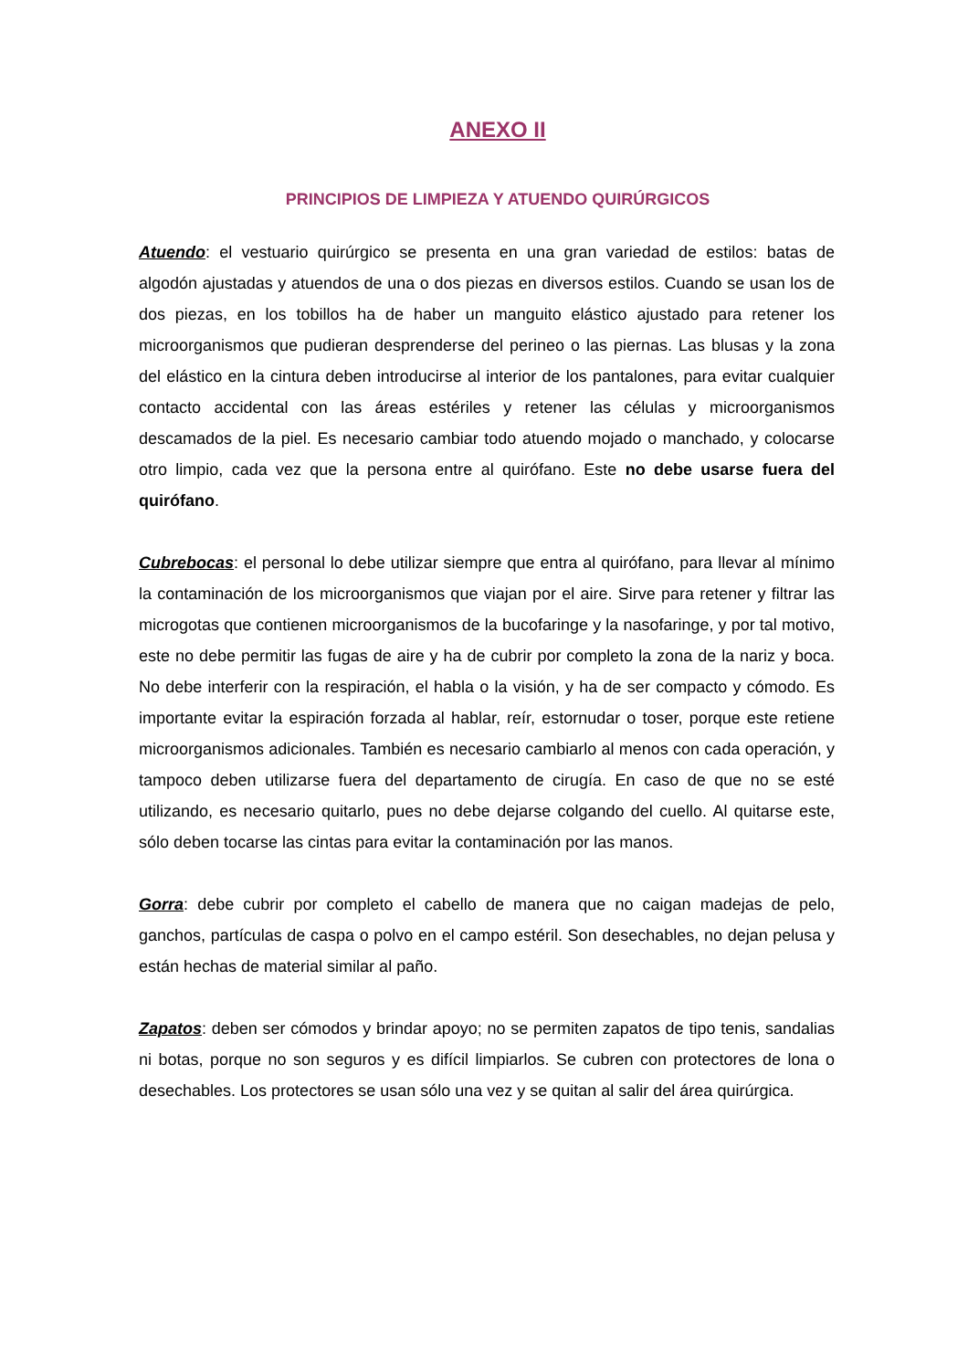ANEXO II
PRINCIPIOS DE LIMPIEZA Y ATUENDO QUIRÚRGICOS
Atuendo: el vestuario quirúrgico se presenta en una gran variedad de estilos: batas de algodón ajustadas y atuendos de una o dos piezas en diversos estilos. Cuando se usan los de dos piezas, en los tobillos ha de haber un manguito elástico ajustado para retener los microorganismos que pudieran desprenderse del perineo o las piernas. Las blusas y la zona del elástico en la cintura deben introducirse al interior de los pantalones, para evitar cualquier contacto accidental con las áreas estériles y retener las células y microorganismos descamados de la piel. Es necesario cambiar todo atuendo mojado o manchado, y colocarse otro limpio, cada vez que la persona entre al quirófano. Este no debe usarse fuera del quirófano.
Cubrebocas: el personal lo debe utilizar siempre que entra al quirófano, para llevar al mínimo la contaminación de los microorganismos que viajan por el aire. Sirve para retener y filtrar las microgotas que contienen microorganismos de la bucofaringe y la nasofaringe, y por tal motivo, este no debe permitir las fugas de aire y ha de cubrir por completo la zona de la nariz y boca. No debe interferir con la respiración, el habla o la visión, y ha de ser compacto y cómodo. Es importante evitar la espiración forzada al hablar, reír, estornudar o toser, porque este retiene microorganismos adicionales. También es necesario cambiarlo al menos con cada operación, y tampoco deben utilizarse fuera del departamento de cirugía. En caso de que no se esté utilizando, es necesario quitarlo, pues no debe dejarse colgando del cuello. Al quitarse este, sólo deben tocarse las cintas para evitar la contaminación por las manos.
Gorra: debe cubrir por completo el cabello de manera que no caigan madejas de pelo, ganchos, partículas de caspa o polvo en el campo estéril. Son desechables, no dejan pelusa y están hechas de material similar al paño.
Zapatos: deben ser cómodos y brindar apoyo; no se permiten zapatos de tipo tenis, sandalias ni botas, porque no son seguros y es difícil limpiarlos. Se cubren con protectores de lona o desechables. Los protectores se usan sólo una vez y se quitan al salir del área quirúrgica.